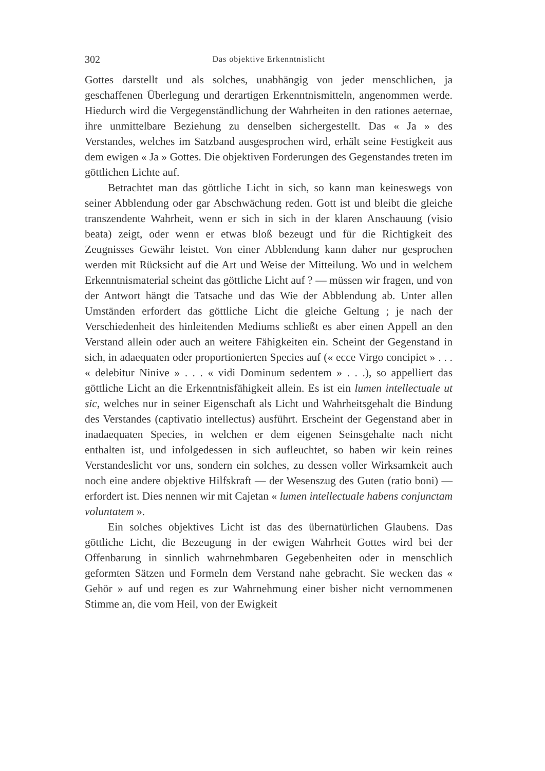302 Das objektive Erkenntnislicht
Gottes darstellt und als solches, unabhängig von jeder menschlichen, ja geschaffenen Überlegung und derartigen Erkenntnismitteln, angenommen werde. Hiedurch wird die Vergegenständlichung der Wahrheiten in den rationes aeternae, ihre unmittelbare Beziehung zu denselben sichergestellt. Das « Ja » des Verstandes, welches im Satzband ausgesprochen wird, erhält seine Festigkeit aus dem ewigen « Ja » Gottes. Die objektiven Forderungen des Gegenstandes treten im göttlichen Lichte auf.
Betrachtet man das göttliche Licht in sich, so kann man keineswegs von seiner Abblendung oder gar Abschwächung reden. Gott ist und bleibt die gleiche transzendente Wahrheit, wenn er sich in sich in der klaren Anschauung (visio beata) zeigt, oder wenn er etwas bloß bezeugt und für die Richtigkeit des Zeugnisses Gewähr leistet. Von einer Abblendung kann daher nur gesprochen werden mit Rücksicht auf die Art und Weise der Mitteilung. Wo und in welchem Erkenntnismaterial scheint das göttliche Licht auf ? — müssen wir fragen, und von der Antwort hängt die Tatsache und das Wie der Abblendung ab. Unter allen Umständen erfordert das göttliche Licht die gleiche Geltung ; je nach der Verschiedenheit des hinleitenden Mediums schließt es aber einen Appell an den Verstand allein oder auch an weitere Fähigkeiten ein. Scheint der Gegenstand in sich, in adaequaten oder proportionierten Species auf (« ecce Virgo concipiet » . . . « delebitur Ninive » . . . « vidi Dominum sedentem » . . .), so appelliert das göttliche Licht an die Erkenntnisfähigkeit allein. Es ist ein lumen intellectuale ut sic, welches nur in seiner Eigenschaft als Licht und Wahrheitsgehalt die Bindung des Verstandes (captivatio intellectus) ausführt. Erscheint der Gegenstand aber in inadaequaten Species, in welchen er dem eigenen Seinsgehalte nach nicht enthalten ist, und infolgedessen in sich aufleuchtet, so haben wir kein reines Verstandeslicht vor uns, sondern ein solches, zu dessen voller Wirksamkeit auch noch eine andere objektive Hilfskraft — der Wesenszug des Guten (ratio boni) — erfordert ist. Dies nennen wir mit Cajetan « lumen intellectuale habens conjunctam voluntatem ».
Ein solches objektives Licht ist das des übernatürlichen Glaubens. Das göttliche Licht, die Bezeugung in der ewigen Wahrheit Gottes wird bei der Offenbarung in sinnlich wahrnehmbaren Gegebenheiten oder in menschlich geformten Sätzen und Formeln dem Verstand nahe gebracht. Sie wecken das « Gehör » auf und regen es zur Wahrnehmung einer bisher nicht vernommenen Stimme an, die vom Heil, von der Ewigkeit